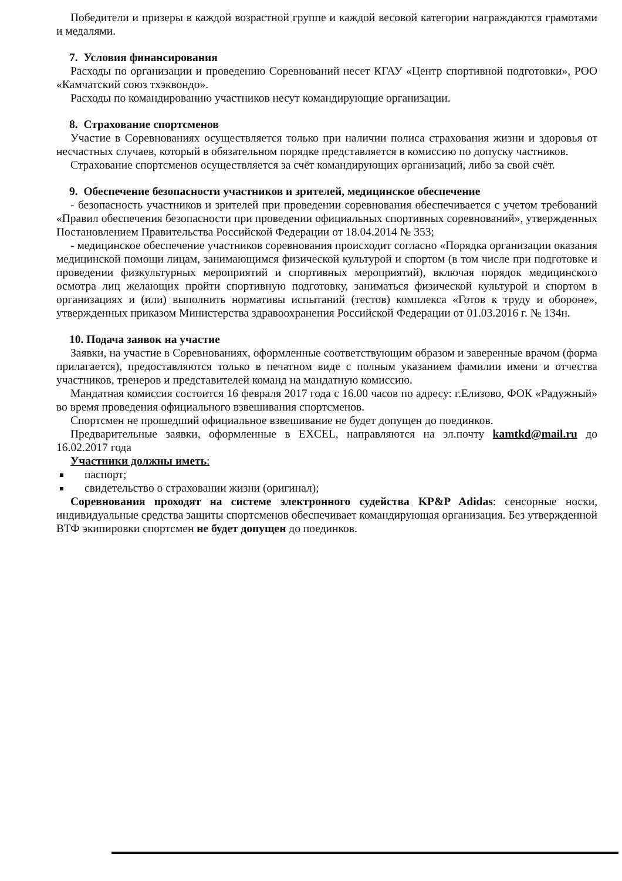Победители и призеры в каждой возрастной группе и каждой весовой категории награждаются грамотами и медалями.
7. Условия финансирования
Расходы по организации и проведению Соревнований несет КГАУ «Центр спортивной подготовки», РОО «Камчатский союз тхэквондо».
Расходы по командированию участников несут командирующие организации.
8. Страхование спортсменов
Участие в Соревнованиях осуществляется только при наличии полиса страхования жизни и здоровья от несчастных случаев, который в обязательном порядке представляется в комиссию по допуску частников.
Страхование спортсменов осуществляется за счёт командирующих организаций, либо за свой счёт.
9. Обеспечение безопасности участников и зрителей, медицинское обеспечение
- безопасность участников и зрителей при проведении соревнования обеспечивается с учетом требований «Правил обеспечения безопасности при проведении официальных спортивных соревнований», утвержденных Постановлением Правительства Российской Федерации от 18.04.2014 № 353;
- медицинское обеспечение участников соревнования происходит согласно «Порядка организации оказания медицинской помощи лицам, занимающимся физической культурой и спортом (в том числе при подготовке и проведении физкультурных мероприятий и спортивных мероприятий), включая порядок медицинского осмотра лиц желающих пройти спортивную подготовку, заниматься физической культурой и спортом в организациях и (или) выполнить нормативы испытаний (тестов) комплекса «Готов к труду и обороне», утвержденных приказом Министерства здравоохранения Российской Федерации от 01.03.2016 г. № 134н.
10. Подача заявок на участие
Заявки, на участие в Соревнованиях, оформленные соответствующим образом и заверенные врачом (форма прилагается), предоставляются только в печатном виде с полным указанием фамилии имени и отчества участников, тренеров и представителей команд на мандатную комиссию.
Мандатная комиссия состоится 16 февраля 2017 года с 16.00 часов по адресу: г.Елизово, ФОК «Радужный» во время проведения официального взвешивания спортсменов.
Спортсмен не прошедший официальное взвешивание не будет допущен до поединков.
Предварительные заявки, оформленные в EXCEL, направляются на эл.почту kamtkd@mail.ru до 16.02.2017 года
Участники должны иметь:
паспорт;
свидетельство о страховании жизни (оригинал);
Соревнования проходят на системе электронного судейства KP&P Adidas: сенсорные носки, индивидуальные средства защиты спортсменов обеспечивает командирующая организация. Без утвержденной ВТФ экипировки спортсмен не будет допущен до поединков.